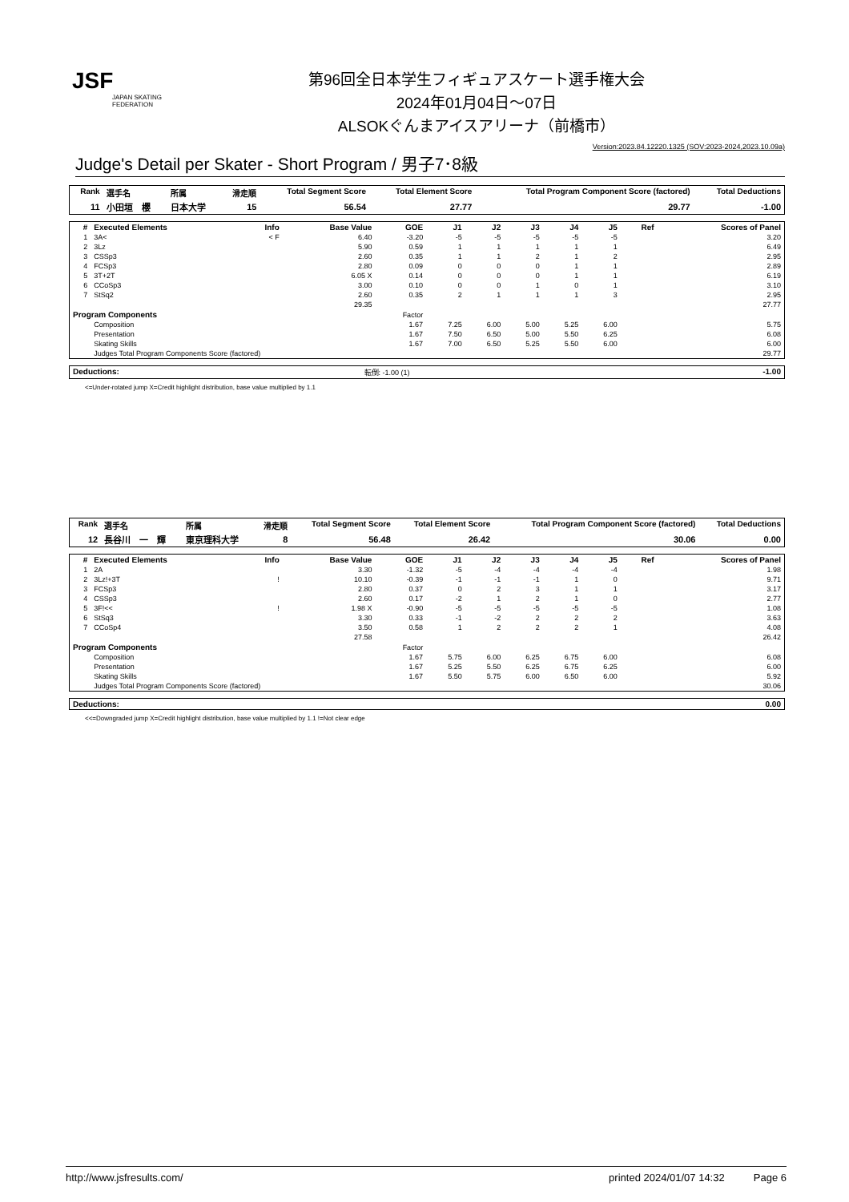JSF
JAPAN SKATING FEDERATION
第96回全日本学生フィギュアスケート選手権大会
2024年01月04日～07日
ALSOKぐんまアイスアリーナ（前橋市）
Version:2023.84.12220.1325 (SOV:2023-2024,2023.10.09a)
Judge's Detail per Skater - Short Program / 男子7･8級
| Rank | 選手名 | 所属 | 滑走順 | Total Segment Score | Total Element Score | Total Program Component Score (factored) | Total Deductions |
| --- | --- | --- | --- | --- | --- | --- | --- |
| 11 | 小田垣 櫻 | 日本大学 | 15 | 56.54 | 27.77 | 29.77 | -1.00 |
| # | Executed Elements | Info | Base Value | GOE | J1 | J2 | J3 | J4 | J5 | Ref | Scores of Panel |
| --- | --- | --- | --- | --- | --- | --- | --- | --- | --- | --- | --- |
| 1 | 3A< | < F | 6.40 | -3.20 | -5 | -5 | -5 | -5 | -5 | | 3.20 |
| 2 | 3Lz | | 5.90 | 0.59 | 1 | 1 | 1 | 1 | 1 | | 6.49 |
| 3 | CSSp3 | | 2.60 | 0.35 | 1 | 1 | 2 | 1 | 2 | | 2.95 |
| 4 | FCSp3 | | 2.80 | 0.09 | 0 | 0 | 0 | 1 | 1 | | 2.89 |
| 5 | 3T+2T | | 6.05 X | 0.14 | 0 | 0 | 0 | 1 | 1 | | 6.19 |
| 6 | CCoSp3 | | 3.00 | 0.10 | 0 | 0 | 1 | 0 | 1 | | 3.10 |
| 7 | StSq2 | | 2.60 | 0.35 | 2 | 1 | 1 | 1 | 3 | | 2.95 |
| | | | 29.35 | | | | | | | | 27.77 |
| Program Components | | | | Factor | | | | | | | |
| | Composition | | | 1.67 | 7.25 | 6.00 | 5.00 | 5.25 | 6.00 | | 5.75 |
| | Presentation | | | 1.67 | 7.50 | 6.50 | 5.00 | 5.50 | 6.25 | | 6.08 |
| | Skating Skills | | | 1.67 | 7.00 | 6.50 | 5.25 | 5.50 | 6.00 | | 6.00 |
| | Judges Total Program Components Score (factored) | | | | | | | | | | 29.77 |
| Deductions: | 転倒: -1.00 (1) | -1.00 |
<=Under-rotated jump X=Credit highlight distribution, base value multiplied by 1.1
| Rank | 選手名 | 所属 | 滑走順 | Total Segment Score | Total Element Score | Total Program Component Score (factored) | Total Deductions |
| --- | --- | --- | --- | --- | --- | --- | --- |
| 12 | 長谷川 一 輝 | 東京理科大学 | 8 | 56.48 | 26.42 | 30.06 | 0.00 |
| # | Executed Elements | Info | Base Value | GOE | J1 | J2 | J3 | J4 | J5 | Ref | Scores of Panel |
| --- | --- | --- | --- | --- | --- | --- | --- | --- | --- | --- | --- |
| 1 | 2A | | 3.30 | -1.32 | -5 | -4 | -4 | -4 | -4 | | 1.98 |
| 2 | 3Lz!+3T | ! | 10.10 | -0.39 | -1 | -1 | -1 | 1 | 0 | | 9.71 |
| 3 | FCSp3 | | 2.80 | 0.37 | 0 | 2 | 3 | 1 | 1 | | 3.17 |
| 4 | CSSp3 | | 2.60 | 0.17 | -2 | 1 | 2 | 1 | 0 | | 2.77 |
| 5 | 3F!<< | ! | 1.98 X | -0.90 | -5 | -5 | -5 | -5 | -5 | | 1.08 |
| 6 | StSq3 | | 3.30 | 0.33 | -1 | -2 | 2 | 2 | 2 | | 3.63 |
| 7 | CCoSp4 | | 3.50 | 0.58 | 1 | 2 | 2 | 2 | 1 | | 4.08 |
| | | | 27.58 | | | | | | | | 26.42 |
| Program Components | | | | Factor | | | | | | | |
| | Composition | | | 1.67 | 5.75 | 6.00 | 6.25 | 6.75 | 6.00 | | 6.08 |
| | Presentation | | | 1.67 | 5.25 | 5.50 | 6.25 | 6.75 | 6.25 | | 6.00 |
| | Skating Skills | | | 1.67 | 5.50 | 5.75 | 6.00 | 6.50 | 6.00 | | 5.92 |
| | Judges Total Program Components Score (factored) | | | | | | | | | | 30.06 |
| Deductions: | | 0.00 |
<<=Downgraded jump X=Credit highlight distribution, base value multiplied by 1.1 !=Not clear edge
http://www.jsfresults.com/ printed 2024/01/07 14:32 Page 6